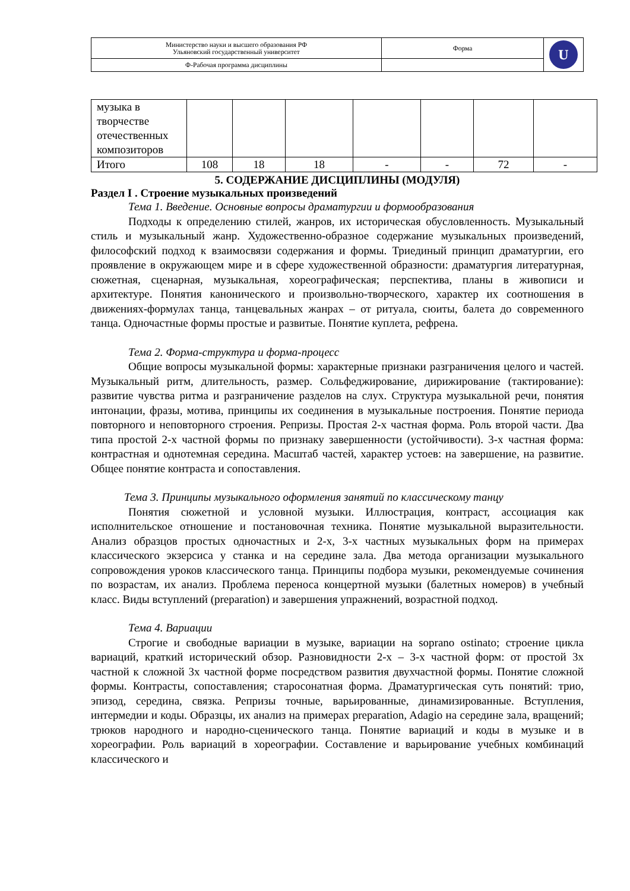| Министерство науки и высшего образования РФ Ульяновский государственный университет | Форма | U |
| Ф-Рабочая программа дисциплины | | |
| музыка в творчестве отечественных композиторов | | | | | | | |
| Итого | 108 | 18 | 18 | - | - | 72 | - |
5. СОДЕРЖАНИЕ ДИСЦИПЛИНЫ (МОДУЛЯ)
Раздел I . Строение музыкальных произведений
Тема 1. Введение. Основные вопросы драматургии и формообразования
Подходы к определению стилей, жанров, их историческая обусловленность. Музыкальный стиль и музыкальный жанр. Художественно-образное содержание музыкальных произведений, философский подход к взаимосвязи содержания и формы. Триединый принцип драматургии, его проявление в окружающем мире и в сфере художественной образности: драматургия литературная, сюжетная, сценарная, музыкальная, хореографическая; перспектива, планы в живописи и архитектуре. Понятия канонического и произвольно-творческого, характер их соотношения в движениях-формулах танца, танцевальных жанрах – от ритуала, сюиты, балета до современного танца. Одночастные формы простые и развитые. Понятие куплета, рефрена.
Тема 2. Форма-структура и форма-процесс
Общие вопросы музыкальной формы: характерные признаки разграничения целого и частей. Музыкальный ритм, длительность, размер. Сольфеджирование, дирижирование (тактирование): развитие чувства ритма и разграничение разделов на слух. Структура музыкальной речи, понятия интонации, фразы, мотива, принципы их соединения в музыкальные построения. Понятие периода повторного и неповторного строения. Репризы. Простая 2-х частная форма. Роль второй части. Два типа простой 2-х частной формы по признаку завершенности (устойчивости). 3-х частная форма: контрастная и однотемная середина. Масштаб частей, характер устоев: на завершение, на развитие. Общее понятие контраста и сопоставления.
Тема 3. Принципы музыкального оформления занятий по классическому танцу
Понятия сюжетной и условной музыки. Иллюстрация, контраст, ассоциация как исполнительское отношение и постановочная техника. Понятие музыкальной выразительности. Анализ образцов простых одночастных и 2-х, 3-х частных музыкальных форм на примерах классического экзерсиса у станка и на середине зала. Два метода организации музыкального сопровождения уроков классического танца. Принципы подбора музыки, рекомендуемые сочинения по возрастам, их анализ. Проблема переноса концертной музыки (балетных номеров) в учебный класс. Виды вступлений (preparation) и завершения упражнений, возрастной подход.
Тема 4. Вариации
Строгие и свободные вариации в музыке, вариации на soprano ostinato; строение цикла вариаций, краткий исторический обзор. Разновидности 2-х – 3-х частной форм: от простой 3х частной к сложной 3х частной форме посредством развития двухчастной формы. Понятие сложной формы. Контрасты, сопоставления; старосонатная форма. Драматургическая суть понятий: трио, эпизод, середина, связка. Репризы точные, варьированные, динамизированные. Вступления, интермедии и коды. Образцы, их анализ на примерах preparation, Adagio на середине зала, вращений; трюков народного и народно-сценического танца. Понятие вариаций и коды в музыке и в хореографии. Роль вариаций в хореографии. Составление и варьирование учебных комбинаций классического и